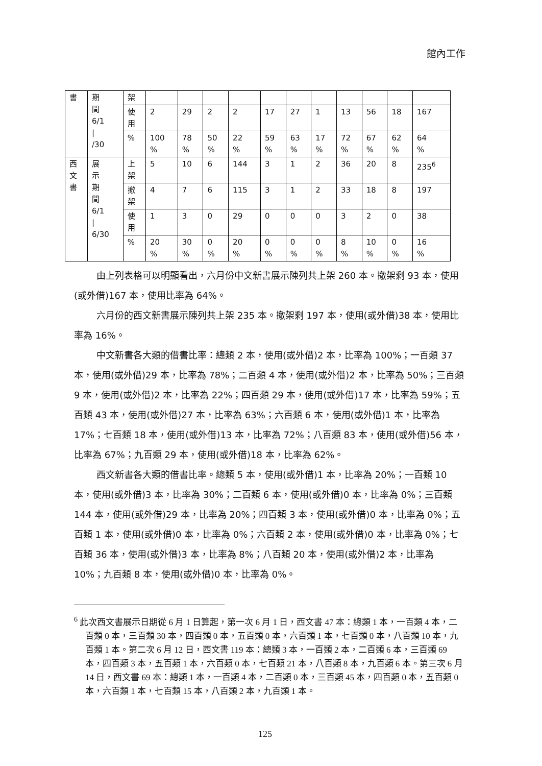館內工作
| 書 | 期 間 6/1 / /30 | 架 | | | | | | | | | | | |
| | | 使 用 | 2 | 29 | 2 | 2 | 17 | 27 | 1 | 13 | 56 | 18 | 167 |
| | | % | 100 % | 78 % | 50 % | 22 % | 59 % | 63 % | 17 % | 72 % | 67 % | 62 % | 64 % |
| 西 文 書 | 展 示 期 間 6/1 / 6/30 | 上 架 | 5 | 10 | 6 | 144 | 3 | 1 | 2 | 36 | 20 | 8 | 235<sup>6</sup> |
| | | 撤 架 | 4 | 7 | 6 | 115 | 3 | 1 | 2 | 33 | 18 | 8 | 197 |
| | | 使 用 | 1 | 3 | 0 | 29 | 0 | 0 | 0 | 3 | 2 | 0 | 38 |
| | | % | 20 % | 30 % | 0 % | 20 % | 0 % | 0 % | 0 % | 8 % | 10 % | 0 % | 16 % |
由上列表格可以明顯看出，六月份中文新書展示陳列共上架 260 本。撤架剩 93 本，使用(或外借)167 本，使用比率為 64%。
六月份的西文新書展示陳列共上架 235 本。撤架剩 197 本，使用(或外借)38 本，使用比率為 16%。
中文新書各大類的借書比率：總類 2 本，使用(或外借)2 本，比率為 100%；一百類 37 本，使用(或外借)29 本，比率為 78%；二百類 4 本，使用(或外借)2 本，比率為 50%；三百類 9 本，使用(或外借)2 本，比率為 22%；四百類 29 本，使用(或外借)17 本，比率為 59%；五百類 43 本，使用(或外借)27 本，比率為 63%；六百類 6 本，使用(或外借)1 本，比率為 17%；七百類 18 本，使用(或外借)13 本，比率為 72%；八百類 83 本，使用(或外借)56 本，比率為 67%；九百類 29 本，使用(或外借)18 本，比率為 62%。
西文新書各大類的借書比率。總類 5 本，使用(或外借)1 本，比率為 20%；一百類 10 本，使用(或外借)3 本，比率為 30%；二百類 6 本，使用(或外借)0 本，比率為 0%；三百類 144 本，使用(或外借)29 本，比率為 20%；四百類 3 本，使用(或外借)0 本，比率為 0%；五百類 1 本，使用(或外借)0 本，比率為 0%；六百類 2 本，使用(或外借)0 本，比率為 0%；七百類 36 本，使用(或外借)3 本，比率為 8%；八百類 20 本，使用(或外借)2 本，比率為 10%；九百類 8 本，使用(或外借)0 本，比率為 0%。
<sup>6</sup> 此次西文書展示日期從 6 月 1 日算起，第一次 6 月 1 日，西文書 47 本：總類 1 本，一百類 4 本，二百類 0 本，三百類 30 本，四百類 0 本，五百類 0 本，六百類 1 本，七百類 0 本，八百類 10 本，九百類 1 本。第二次 6 月 12 日，西文書 119 本：總類 3 本，一百類 2 本，二百類 6 本，三百類 69 本，四百類 3 本，五百類 1 本，六百類 0 本，七百類 21 本，八百類 8 本，九百類 6 本。第三次 6 月 14 日，西文書 69 本：總類 1 本，一百類 4 本，二百類 0 本，三百類 45 本，四百類 0 本，五百類 0 本，六百類 1 本，七百類 15 本，八百類 2 本，九百類 1 本。
125